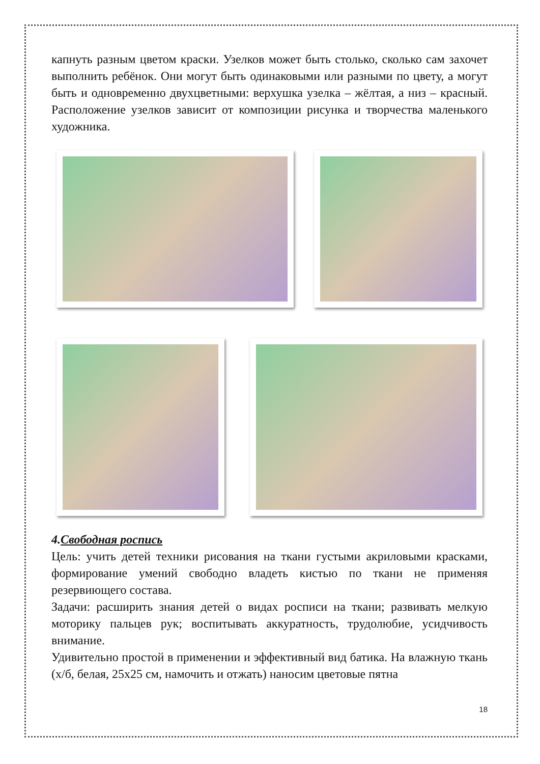капнуть разным цветом краски. Узелков может быть столько, сколько сам захочет выполнить ребёнок. Они могут быть одинаковыми или разными по цвету, а могут быть и одновременно двухцветными: верхушка узелка – жёлтая, а низ – красный. Расположение узелков зависит от композиции рисунка и творчества маленького художника.
4.Свободная роспись
Цель: учить детей техники рисования на ткани густыми акриловыми красками, формирование умений свободно владеть кистью по ткани не применяя резервиющего состава.
Задачи: расширить знания детей о видах росписи на ткани; развивать мелкую моторику пальцев рук; воспитывать аккуратность, трудолюбие, усидчивость внимание.
Удивительно простой в применении и эффективный вид батика. На влажную ткань (х/б, белая, 25х25 см, намочить и отжать) наносим цветовые пятна
18